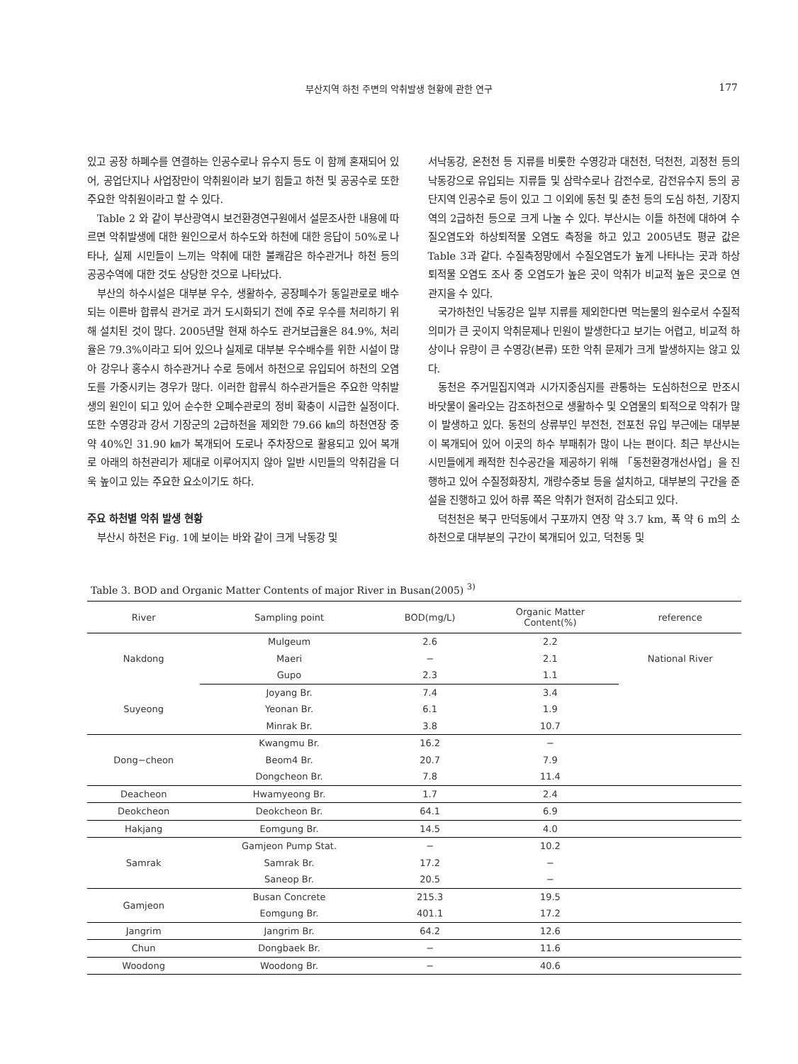부산지역 하천 주변의 악취발생 현황에 관한 연구
177
있고 공장 하폐수를 연결하는 인공수로나 유수지 등도 이 함께 혼재되어 있어, 공업단지나 사업장만이 악취원이라 보기 힘들고 하천 및 공공수로 또한 주요한 악취원이라고 할 수 있다.
Table 2 와 같이 부산광역시 보건환경연구원에서 설문조사한 내용에 따르면 악취발생에 대한 원인으로서 하수도와 하천에 대한 응답이 50%로 나타나, 실제 시민들이 느끼는 악취에 대한 불쾌감은 하수관거나 하천 등의 공공수역에 대한 것도 상당한 것으로 나타났다.
부산의 하수시설은 대부분 우수, 생활하수, 공장폐수가 동일관로로 배수되는 이른바 합류식 관거로 과거 도시화되기 전에 주로 우수를 처리하기 위해 설치된 것이 많다. 2005년말 현재 하수도 관거보급율은 84.9%, 처리율은 79.3%이라고 되어 있으나 실제로 대부분 우수배수를 위한 시설이 많아 강우나 홍수시 하수관거나 수로 등에서 하천으로 유입되어 하천의 오염도를 가중시키는 경우가 많다. 이러한 합류식 하수관거들은 주요한 악취발생의 원인이 되고 있어 순수한 오폐수관로의 정비 확충이 시급한 실정이다. 또한 수영강과 강서 기장군의 2급하천을 제외한 79.66 ㎞의 하천연장 중 약 40%인 31.90 ㎞가 복개되어 도로나 주차장으로 활용되고 있어 복개로 아래의 하천관리가 제대로 이루어지지 않아 일반 시민들의 악취감을 더욱 높이고 있는 주요한 요소이기도 하다.
주요 하천별 악취 발생 현황
부산시 하천은 Fig. 1에 보이는 바와 같이 크게 낙동강 및
서낙동강, 온천천 등 지류를 비롯한 수영강과 대천천, 덕천천, 괴정천 등의 낙동강으로 유입되는 지류들 및 삼락수로나 감전수로, 감전유수지 등의 공단지역 인공수로 등이 있고 그 이외에 동천 및 춘천 등의 도심 하천, 기장지역의 2급하천 등으로 크게 나눌 수 있다. 부산시는 이들 하천에 대하여 수질오염도와 하상퇴적물 오염도 측정을 하고 있고 2005년도 평균 값은 Table 3과 같다. 수질측정망에서 수질오염도가 높게 나타나는 곳과 하상퇴적물 오염도 조사 중 오염도가 높은 곳이 악취가 비교적 높은 곳으로 연관지을 수 있다.
국가하천인 낙동강은 일부 지류를 제외한다면 먹는물의 원수로서 수질적 의미가 큰 곳이지 악취문제나 민원이 발생한다고 보기는 어렵고, 비교적 하상이나 유량이 큰 수영강(본류) 또한 악취 문제가 크게 발생하지는 않고 있다.
동천은 주거밀집지역과 시가지중심지를 관통하는 도심하천으로 만조시 바닷물이 올라오는 감조하천으로 생활하수 및 오염물의 퇴적으로 악취가 많이 발생하고 있다. 동천의 상류부인 부전천, 전포천 유입 부근에는 대부분이 복개되어 있어 이곳의 하수 부패취가 많이 나는 편이다. 최근 부산시는 시민들에게 쾌적한 친수공간을 제공하기 위해 「동천환경개선사업」을 진행하고 있어 수질정화장치, 개량수중보 등을 설치하고, 대부분의 구간을 준설을 진행하고 있어 하류 쪽은 악취가 현저히 감소되고 있다.
덕천천은 북구 만덕동에서 구포까지 연장 약 3.7 km, 폭 약 6 m의 소하천으로 대부분의 구간이 복개되어 있고, 덕천동 및
Table 3. BOD and Organic Matter Contents of major River in Busan(2005) <sup>3)</sup>
| River | Sampling point | BOD(mg/L) | Organic Matter Content(%) | reference |
| --- | --- | --- | --- | --- |
| Nakdong | Mulgeum | 2.6 | 2.2 | National River |
| | Maeri | − | 2.1 | |
| | Gupo | 2.3 | 1.1 | |
| Suyeong | Joyang Br. | 7.4 | 3.4 | |
| | Yeonan Br. | 6.1 | 1.9 | |
| | Minrak Br. | 3.8 | 10.7 | |
| Dong−cheon | Kwangmu Br. | 16.2 | − | |
| | Beom4 Br. | 20.7 | 7.9 | |
| | Dongcheon Br. | 7.8 | 11.4 | |
| Deacheon | Hwamyeong Br. | 1.7 | 2.4 | |
| Deokcheon | Deokcheon Br. | 64.1 | 6.9 | |
| Hakjang | Eomgung Br. | 14.5 | 4.0 | |
| Samrak | Gamjeon Pump Stat. | − | 10.2 | |
| | Samrak Br. | 17.2 | − | |
| | Saneop Br. | 20.5 | − | |
| Gamjeon | Busan Concrete | 215.3 | 19.5 | |
| | Eomgung Br. | 401.1 | 17.2 | |
| Jangrim | Jangrim Br. | 64.2 | 12.6 | |
| Chun | Dongbaek Br. | − | 11.6 | |
| Woodong | Woodong Br. | − | 40.6 | |